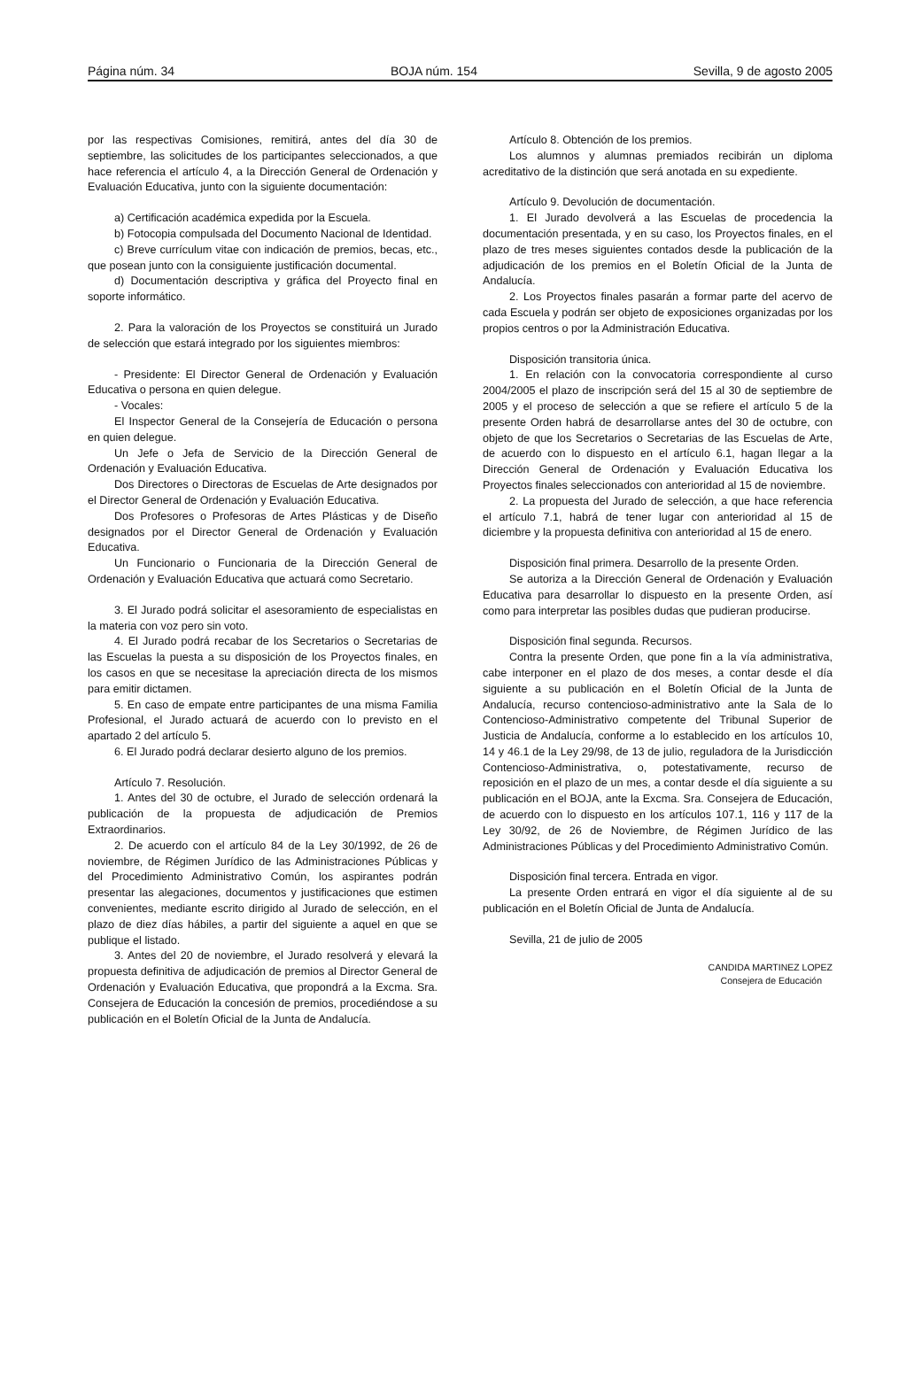Página núm. 34 BOJA núm. 154 Sevilla, 9 de agosto 2005
por las respectivas Comisiones, remitirá, antes del día 30 de septiembre, las solicitudes de los participantes seleccionados, a que hace referencia el artículo 4, a la Dirección General de Ordenación y Evaluación Educativa, junto con la siguiente documentación:
a) Certificación académica expedida por la Escuela.
b) Fotocopia compulsada del Documento Nacional de Identidad.
c) Breve currículum vitae con indicación de premios, becas, etc., que posean junto con la consiguiente justificación documental.
d) Documentación descriptiva y gráfica del Proyecto final en soporte informático.
2. Para la valoración de los Proyectos se constituirá un Jurado de selección que estará integrado por los siguientes miembros:
- Presidente: El Director General de Ordenación y Evaluación Educativa o persona en quien delegue.
- Vocales:
El Inspector General de la Consejería de Educación o persona en quien delegue.
Un Jefe o Jefa de Servicio de la Dirección General de Ordenación y Evaluación Educativa.
Dos Directores o Directoras de Escuelas de Arte designados por el Director General de Ordenación y Evaluación Educativa.
Dos Profesores o Profesoras de Artes Plásticas y de Diseño designados por el Director General de Ordenación y Evaluación Educativa.
Un Funcionario o Funcionaria de la Dirección General de Ordenación y Evaluación Educativa que actuará como Secretario.
3. El Jurado podrá solicitar el asesoramiento de especialistas en la materia con voz pero sin voto.
4. El Jurado podrá recabar de los Secretarios o Secretarias de las Escuelas la puesta a su disposición de los Proyectos finales, en los casos en que se necesitase la apreciación directa de los mismos para emitir dictamen.
5. En caso de empate entre participantes de una misma Familia Profesional, el Jurado actuará de acuerdo con lo previsto en el apartado 2 del artículo 5.
6. El Jurado podrá declarar desierto alguno de los premios.
Artículo 7. Resolución.
1. Antes del 30 de octubre, el Jurado de selección ordenará la publicación de la propuesta de adjudicación de Premios Extraordinarios.
2. De acuerdo con el artículo 84 de la Ley 30/1992, de 26 de noviembre, de Régimen Jurídico de las Administraciones Públicas y del Procedimiento Administrativo Común, los aspirantes podrán presentar las alegaciones, documentos y justificaciones que estimen convenientes, mediante escrito dirigido al Jurado de selección, en el plazo de diez días hábiles, a partir del siguiente a aquel en que se publique el listado.
3. Antes del 20 de noviembre, el Jurado resolverá y elevará la propuesta definitiva de adjudicación de premios al Director General de Ordenación y Evaluación Educativa, que propondrá a la Excma. Sra. Consejera de Educación la concesión de premios, procediéndose a su publicación en el Boletín Oficial de la Junta de Andalucía.
Artículo 8. Obtención de los premios.
Los alumnos y alumnas premiados recibirán un diploma acreditativo de la distinción que será anotada en su expediente.
Artículo 9. Devolución de documentación.
1. El Jurado devolverá a las Escuelas de procedencia la documentación presentada, y en su caso, los Proyectos finales, en el plazo de tres meses siguientes contados desde la publicación de la adjudicación de los premios en el Boletín Oficial de la Junta de Andalucía.
2. Los Proyectos finales pasarán a formar parte del acervo de cada Escuela y podrán ser objeto de exposiciones organizadas por los propios centros o por la Administración Educativa.
Disposición transitoria única.
1. En relación con la convocatoria correspondiente al curso 2004/2005 el plazo de inscripción será del 15 al 30 de septiembre de 2005 y el proceso de selección a que se refiere el artículo 5 de la presente Orden habrá de desarrollarse antes del 30 de octubre, con objeto de que los Secretarios o Secretarias de las Escuelas de Arte, de acuerdo con lo dispuesto en el artículo 6.1, hagan llegar a la Dirección General de Ordenación y Evaluación Educativa los Proyectos finales seleccionados con anterioridad al 15 de noviembre.
2. La propuesta del Jurado de selección, a que hace referencia el artículo 7.1, habrá de tener lugar con anterioridad al 15 de diciembre y la propuesta definitiva con anterioridad al 15 de enero.
Disposición final primera. Desarrollo de la presente Orden.
Se autoriza a la Dirección General de Ordenación y Evaluación Educativa para desarrollar lo dispuesto en la presente Orden, así como para interpretar las posibles dudas que pudieran producirse.
Disposición final segunda. Recursos.
Contra la presente Orden, que pone fin a la vía administrativa, cabe interponer en el plazo de dos meses, a contar desde el día siguiente a su publicación en el Boletín Oficial de la Junta de Andalucía, recurso contencioso-administrativo ante la Sala de lo Contencioso-Administrativo competente del Tribunal Superior de Justicia de Andalucía, conforme a lo establecido en los artículos 10, 14 y 46.1 de la Ley 29/98, de 13 de julio, reguladora de la Jurisdicción Contencioso-Administrativa, o, potestativamente, recurso de reposición en el plazo de un mes, a contar desde el día siguiente a su publicación en el BOJA, ante la Excma. Sra. Consejera de Educación, de acuerdo con lo dispuesto en los artículos 107.1, 116 y 117 de la Ley 30/92, de 26 de Noviembre, de Régimen Jurídico de las Administraciones Públicas y del Procedimiento Administrativo Común.
Disposición final tercera. Entrada en vigor.
La presente Orden entrará en vigor el día siguiente al de su publicación en el Boletín Oficial de Junta de Andalucía.
Sevilla, 21 de julio de 2005
CANDIDA MARTINEZ LOPEZ
Consejera de Educación